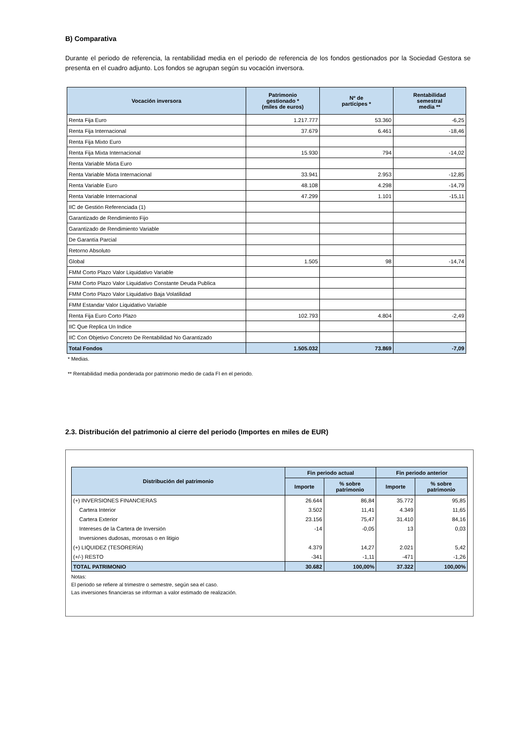B) Comparativa
Durante el periodo de referencia, la rentabilidad media en el periodo de referencia de los fondos gestionados por la Sociedad Gestora se presenta en el cuadro adjunto. Los fondos se agrupan según su vocación inversora.
| Vocación inversora | Patrimonio gestionado * (miles de euros) | Nº de partícipes * | Rentabilidad semestral media ** |
| --- | --- | --- | --- |
| Renta Fija Euro | 1.217.777 | 53.360 | -6,25 |
| Renta Fija Internacional | 37.679 | 6.461 | -18,46 |
| Renta Fija Mixto Euro | | | |
| Renta Fija Mixta Internacional | 15.930 | 794 | -14,02 |
| Renta Variable Mixta Euro | | | |
| Renta Variable Mixta Internacional | 33.941 | 2.953 | -12,85 |
| Renta Variable Euro | 48.108 | 4.298 | -14,79 |
| Renta Variable Internacional | 47.299 | 1.101 | -15,11 |
| IIC de Gestión Referenciada (1) | | | |
| Garantizado de Rendimiento Fijo | | | |
| Garantizado de Rendimiento Variable | | | |
| De Garantía Parcial | | | |
| Retorno Absoluto | | | |
| Global | 1.505 | 98 | -14,74 |
| FMM Corto Plazo Valor Liquidativo Variable | | | |
| FMM Corto Plazo Valor Liquidativo Constante Deuda Publica | | | |
| FMM Corto Plazo Valor Liquidativo Baja Volatilidad | | | |
| FMM Estandar Valor Liquidativo Variable | | | |
| Renta Fija Euro Corto Plazo | 102.793 | 4.804 | -2,49 |
| IIC Que Replica Un Indice | | | |
| IIC Con Objetivo Concreto De Rentabilidad No Garantizado | | | |
| Total Fondos | 1.505.032 | 73.869 | -7,09 |
* Medias.
** Rentabilidad media ponderada por patrimonio medio de cada FI en el periodo.
2.3. Distribución del patrimonio al cierre del periodo (Importes en miles de EUR)
| Distribución del patrimonio | Fin periodo actual | | Fin periodo anterior | |
| --- | --- | --- | --- | --- |
| | Importe | % sobre patrimonio | Importe | % sobre patrimonio |
| (+) INVERSIONES FINANCIERAS | 26.644 | 86,84 | 35.772 | 95,85 |
| Cartera Interior | 3.502 | 11,41 | 4.349 | 11,65 |
| Cartera Exterior | 23.156 | 75,47 | 31.410 | 84,16 |
| Intereses de la Cartera de Inversión | -14 | -0,05 | 13 | 0,03 |
| Inversiones dudosas, morosas o en litigio | | | | |
| (+) LIQUIDEZ (TESORERÍA) | 4.379 | 14,27 | 2.021 | 5,42 |
| (+/-) RESTO | -341 | -1,11 | -471 | -1,26 |
| TOTAL PATRIMONIO | 30.682 | 100,00% | 37.322 | 100,00% |
Notas:
El periodo se refiere al trimestre o semestre, según sea el caso.
Las inversiones financieras se informan a valor estimado de realización.